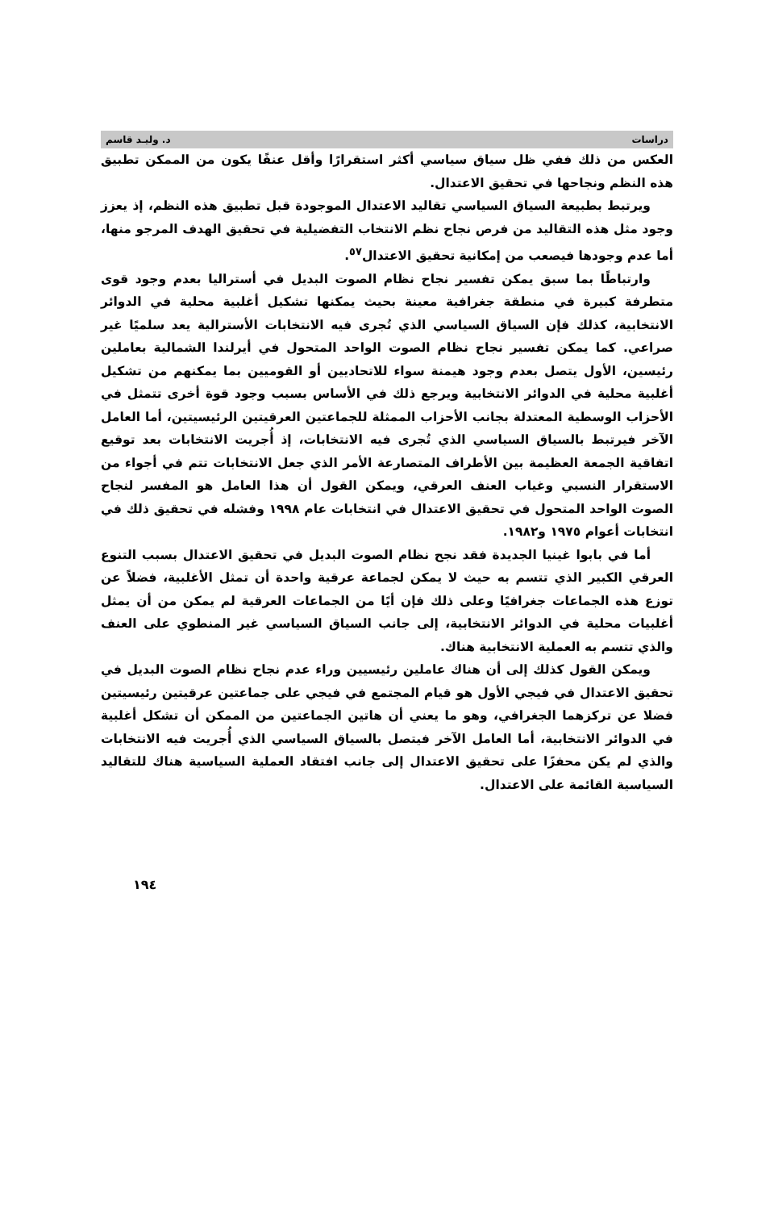دراسات د. وليـد قاسم
العكس من ذلك ففي ظل سياق سياسي أكثر استقرارًا وأقل عنفًا يكون من الممكن تطبيق هذه النظم ونجاحها في تحقيق الاعتدال.
ويرتبط بطبيعة السياق السياسي تقاليد الاعتدال الموجودة قبل تطبيق هذه النظم، إذ يعزز وجود مثل هذه التقاليد من فرص نجاح نظم الانتخاب التفضيلية في تحقيق الهدف المرجو منها، أما عدم وجودها فيصعب من إمكانية تحقيق الاعتدال<sup>٥٧</sup>.
وارتباطًا بما سبق يمكن تفسير نجاح نظام الصوت البديل في أستراليا بعدم وجود قوى متطرفة كبيرة في منطقة جغرافية معينة بحيث يمكنها تشكيل أغلبية محلية في الدوائر الانتخابية، كذلك فإن السياق السياسي الذي تُجرى فيه الانتخابات الأسترالية يعد سلميًا غير صراعي. كما يمكن تفسير نجاح نظام الصوت الواحد المتحول في أيرلندا الشمالية بعاملين رئيسين، الأول يتصل بعدم وجود هيمنة سواء للاتحاديين أو القوميين بما يمكنهم من تشكيل أغلبية محلية في الدوائر الانتخابية ويرجع ذلك في الأساس بسبب وجود قوة أخرى تتمثل في الأحزاب الوسطية المعتدلة بجانب الأحزاب الممثلة للجماعتين العرقيتين الرئيسيتين، أما العامل الآخر فيرتبط بالسياق السياسي الذي تُجرى فيه الانتخابات، إذ أُجريت الانتخابات بعد توقيع اتفاقية الجمعة العظيمة بين الأطراف المتصارعة الأمر الذي جعل الانتخابات تتم في أجواء من الاستقرار النسبي وغياب العنف العرقي، ويمكن القول أن هذا العامل هو المفسر لنجاح الصوت الواحد المتحول في تحقيق الاعتدال في انتخابات عام ١٩٩٨ وفشله في تحقيق ذلك في انتخابات أعوام ١٩٧٥ و١٩٨٢.
أما في بابوا غينيا الجديدة فقد نجح نظام الصوت البديل في تحقيق الاعتدال بسبب التنوع العرقي الكبير الذي تتسم به حيث لا يمكن لجماعة عرقية واحدة أن تمثل الأغلبية، فضلاً عن توزع هذه الجماعات جغرافيًا وعلى ذلك فإن أيًا من الجماعات العرقية لم يمكن من أن يمثل أغلبيات محلية في الدوائر الانتخابية، إلى جانب السياق السياسي غير المنطوي على العنف والذي تتسم به العملية الانتخابية هناك.
ويمكن القول كذلك إلى أن هناك عاملين رئيسيين وراء عدم نجاح نظام الصوت البديل في تحقيق الاعتدال في فيجي الأول هو قيام المجتمع في فيجي على جماعتين عرقيتين رئيسيتين فضلا عن تركزهما الجغرافي، وهو ما يعني أن هاتين الجماعتين من الممكن أن تشكل أغلبية في الدوائر الانتخابية، أما العامل الآخر فيتصل بالسياق السياسي الذي أُجريت فيه الانتخابات والذي لم يكن محفزًا على تحقيق الاعتدال إلى جانب افتقاد العملية السياسية هناك للتقاليد السياسية القائمة على الاعتدال.
١٩٤